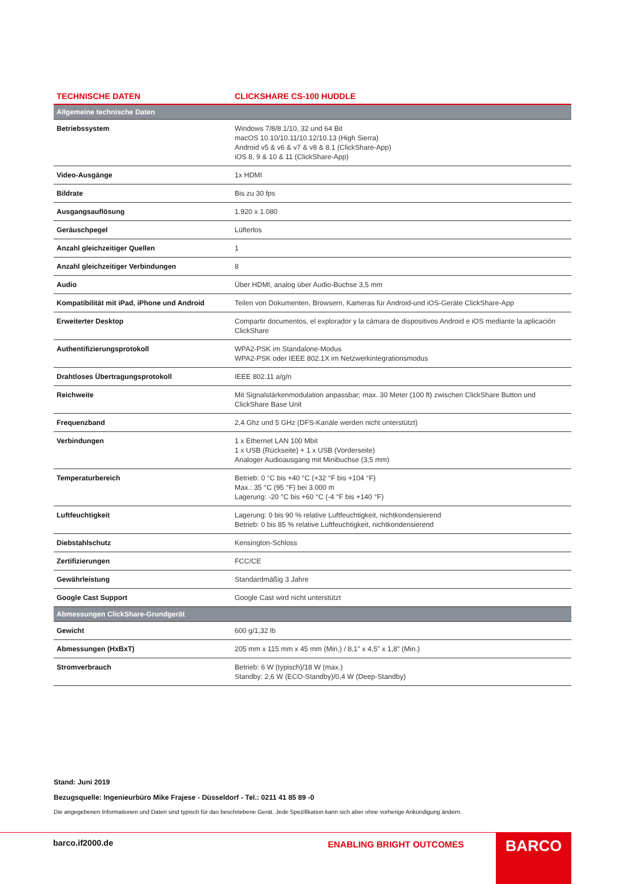TECHNISCHE DATEN CLICKSHARE CS-100 HUDDLE
| Allgemeine technische Daten | |
| --- | --- |
| Betriebssystem | Windows 7/8/8.1/10, 32 und 64 Bit macOS 10.10/10.11/10.12/10.13 (High Sierra) Android v5 & v6 & v7 & v8 & 8.1 (ClickShare-App) iOS 8, 9 & 10 & 11 (ClickShare-App) |
| Video-Ausgänge | 1x HDMI |
| Bildrate | Bis zu 30 fps |
| Ausgangsauflösung | 1.920 x 1.080 |
| Geräuschpegel | Lüfterlos |
| Anzahl gleichzeitiger Quellen | 1 |
| Anzahl gleichzeitiger Verbindungen | 8 |
| Audio | Über HDMI, analog über Audio-Buchse 3,5 mm |
| Kompatibilität mit iPad, iPhone und Android | Teilen von Dokumenten, Browsern, Kameras für Android-und iOS-Geräte ClickShare-App |
| Erweiterter Desktop | Compartir documentos, el explorador y la cámara de dispositivos Android e iOS mediante la aplicación ClickShare |
| Authentifizierungsprotokoll | WPA2-PSK im Standalone-Modus WPA2-PSK oder IEEE 802.1X im Netzwerkintegrationsmodus |
| Drahtloses Übertragungsprotokoll | IEEE 802.11 a/g/n |
| Reichweite | Mit Signalstärkenmodulation anpassbar; max. 30 Meter (100 ft) zwischen ClickShare Button und ClickShare Base Unit |
| Frequenzband | 2,4 Ghz und 5 GHz (DFS-Kanäle werden nicht unterstützt) |
| Verbindungen | 1 x Ethernet LAN 100 Mbit 1 x USB (Rückseite) + 1 x USB (Vorderseite) Analoger Audioausgang mit Minibuchse (3,5 mm) |
| Temperaturbereich | Betrieb: 0 °C bis +40 °C (+32 °F bis +104 °F) Max.: 35 °C (95 °F) bei 3.000 m Lagerung: -20 °C bis +60 °C (-4 °F bis +140 °F) |
| Luftfeuchtigkeit | Lagerung: 0 bis 90 % relative Luftfeuchtigkeit, nichtkondensierend Betrieb: 0 bis 85 % relative Luftfeuchtigkeit, nichtkondensierend |
| Diebstahlschutz | Kensington-Schloss |
| Zertifizierungen | FCC/CE |
| Gewährleistung | Standardmäßig 3 Jahre |
| Google Cast Support | Google Cast wird nicht unterstützt |
| Abmessungen ClickShare-Grundgerät | |
| Gewicht | 600 g/1,32 lb |
| Abmessungen (HxBxT) | 205 mm x 115 mm x 45 mm (Min.) / 8,1" x 4,5" x 1,8" (Min.) |
| Stromverbrauch | Betrieb: 6 W (typisch)/18 W (max.) Standby: 2,6 W (ECO-Standby)/0,4 W (Deep-Standby) |
Stand: Juni 2019
Bezugsquelle: Ingenieurbüro Mike Frajese - Düsseldorf - Tel.: 0211 41 85 89 -0
Die angegebenen Informationen und Daten sind typisch für das beschriebene Gerät. Jede Spezifikation kann sich aber ohne vorherige Ankündigung ändern.
barco.if2000.de ENABLING BRIGHT OUTCOMES BARCO